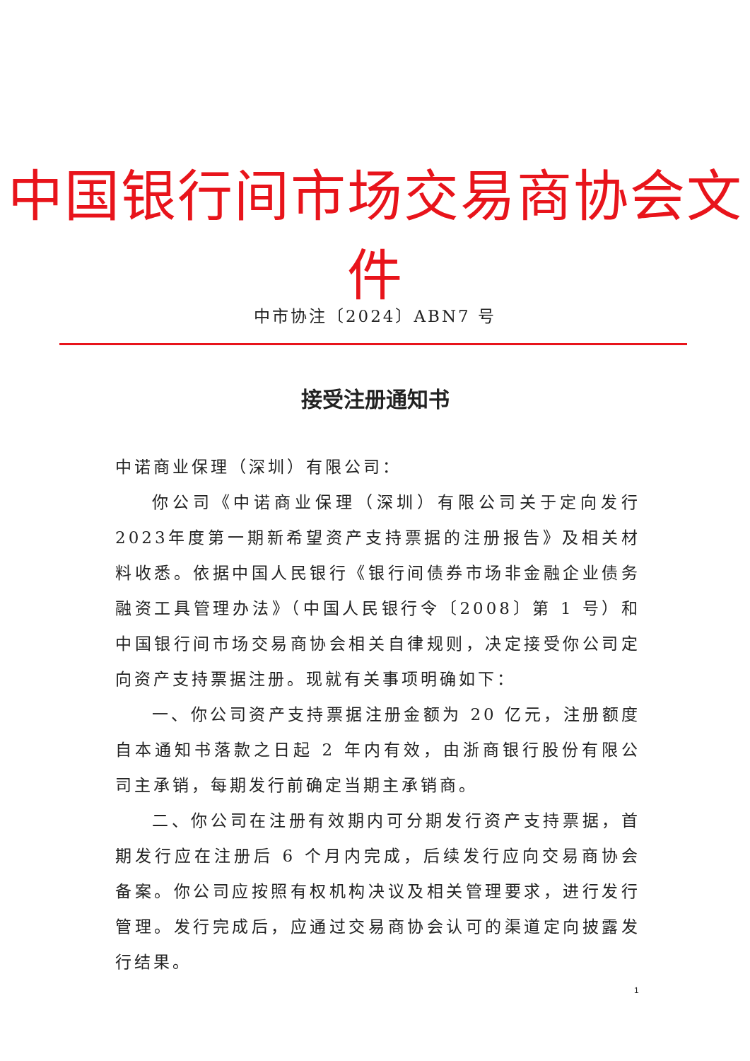中国银行间市场交易商协会文件
中市协注〔2024〕ABN7 号
接受注册通知书
中诺商业保理（深圳）有限公司：
你公司《中诺商业保理（深圳）有限公司关于定向发行2023年度第一期新希望资产支持票据的注册报告》及相关材料收悉。依据中国人民银行《银行间债券市场非金融企业债务融资工具管理办法》（中国人民银行令〔2008〕第 1 号）和中国银行间市场交易商协会相关自律规则，决定接受你公司定向资产支持票据注册。现就有关事项明确如下：
一、你公司资产支持票据注册金额为 20 亿元，注册额度自本通知书落款之日起 2 年内有效，由浙商银行股份有限公司主承销，每期发行前确定当期主承销商。
二、你公司在注册有效期内可分期发行资产支持票据，首期发行应在注册后 6 个月内完成，后续发行应向交易商协会备案。你公司应按照有权机构决议及相关管理要求，进行发行管理。发行完成后，应通过交易商协会认可的渠道定向披露发行结果。
1